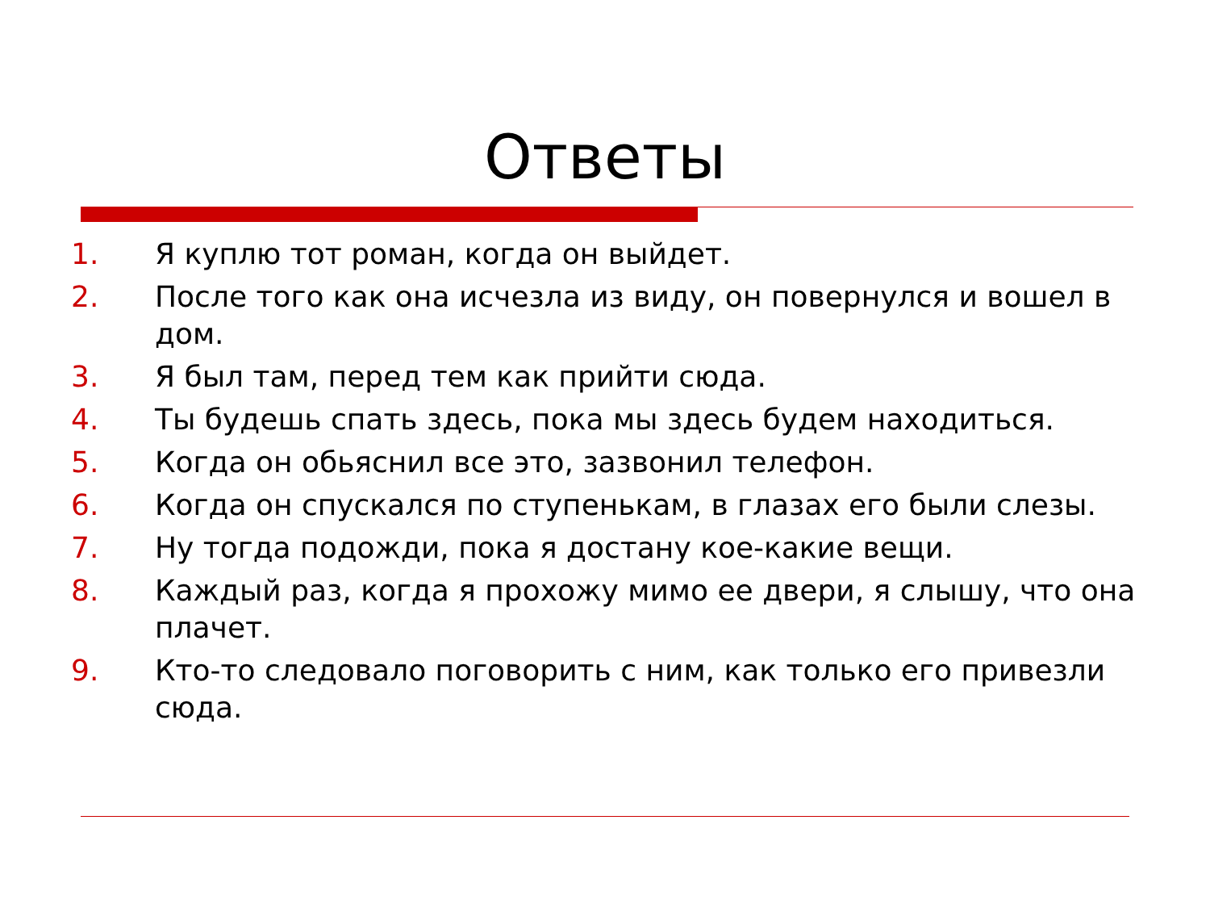Ответы
1. Я куплю тот роман, когда он выйдет.
2. После того как она исчезла из виду, он повернулся и вошел в дом.
3. Я был там, перед тем как прийти сюда.
4. Ты будешь спать здесь, пока мы здесь будем находиться.
5. Когда он обьяснил все это, зазвонил телефон.
6. Когда он спускался по ступенькам, в глазах его были слезы.
7. Ну тогда подожди, пока я достану кое-какие вещи.
8. Каждый раз, когда я прохожу мимо ее двери, я слышу, что она плачет.
9. Кто-то следовало поговорить с ним, как только его привезли сюда.